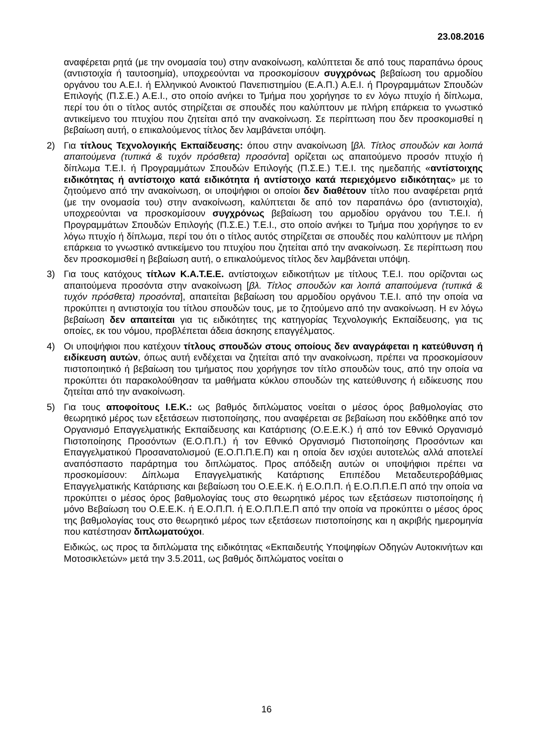23.08.2016
αναφέρεται ρητά (με την ονομασία του) στην ανακοίνωση, καλύπτεται δε από τους παραπάνω όρους (αντιστοιχία ή ταυτοσημία), υποχρεούνται να προσκομίσουν συγχρόνως βεβαίωση του αρμοδίου οργάνου του Α.Ε.Ι. ή Ελληνικού Ανοικτού Πανεπιστημίου (Ε.Α.Π.) Α.Ε.Ι. ή Προγραμμάτων Σπουδών Επιλογής (Π.Σ.Ε.) Α.Ε.Ι., στο οποίο ανήκει το Τμήμα που χορήγησε το εν λόγω πτυχίο ή δίπλωμα, περί του ότι ο τίτλος αυτός στηρίζεται σε σπουδές που καλύπτουν με πλήρη επάρκεια το γνωστικό αντικείμενο του πτυχίου που ζητείται από την ανακοίνωση. Σε περίπτωση που δεν προσκομισθεί η βεβαίωση αυτή, ο επικαλούμενος τίτλος δεν λαμβάνεται υπόψη.
2) Για τίτλους Τεχνολογικής Εκπαίδευσης: όπου στην ανακοίνωση [βλ. Τίτλος σπουδών και λοιπά απαιτούμενα (τυπικά & τυχόν πρόσθετα) προσόντα] ορίζεται ως απαιτούμενο προσόν πτυχίο ή δίπλωμα Τ.Ε.Ι. ή Προγραμμάτων Σπουδών Επιλογής (Π.Σ.Ε.) Τ.Ε.Ι. της ημεδαπής «αντίστοιχης ειδικότητας ή αντίστοιχο κατά ειδικότητα ή αντίστοιχο κατά περιεχόμενο ειδικότητας» με το ζητούμενο από την ανακοίνωση, οι υποψήφιοι οι οποίοι δεν διαθέτουν τίτλο που αναφέρεται ρητά (με την ονομασία του) στην ανακοίνωση, καλύπτεται δε από τον παραπάνω όρο (αντιστοιχία), υποχρεούνται να προσκομίσουν συγχρόνως βεβαίωση του αρμοδίου οργάνου του Τ.Ε.Ι. ή Προγραμμάτων Σπουδών Επιλογής (Π.Σ.Ε.) Τ.Ε.Ι., στο οποίο ανήκει το Τμήμα που χορήγησε το εν λόγω πτυχίο ή δίπλωμα, περί του ότι ο τίτλος αυτός στηρίζεται σε σπουδές που καλύπτουν με πλήρη επάρκεια το γνωστικό αντικείμενο του πτυχίου που ζητείται από την ανακοίνωση. Σε περίπτωση που δεν προσκομισθεί η βεβαίωση αυτή, ο επικαλούμενος τίτλος δεν λαμβάνεται υπόψη.
3) Για τους κατόχους τίτλων Κ.Α.Τ.Ε.Ε. αντίστοιχων ειδικοτήτων με τίτλους Τ.Ε.Ι. που ορίζονται ως απαιτούμενα προσόντα στην ανακοίνωση [βλ. Τίτλος σπουδών και λοιπά απαιτούμενα (τυπικά & τυχόν πρόσθετα) προσόντα], απαιτείται βεβαίωση του αρμοδίου οργάνου Τ.Ε.Ι. από την οποία να προκύπτει η αντιστοιχία του τίτλου σπουδών τους, με το ζητούμενο από την ανακοίνωση. Η εν λόγω βεβαίωση δεν απαιτείται για τις ειδικότητες της κατηγορίας Τεχνολογικής Εκπαίδευσης, για τις οποίες, εκ του νόμου, προβλέπεται άδεια άσκησης επαγγέλματος.
4) Οι υποψήφιοι που κατέχουν τίτλους σπουδών στους οποίους δεν αναγράφεται η κατεύθυνση ή ειδίκευση αυτών, όπως αυτή ενδέχεται να ζητείται από την ανακοίνωση, πρέπει να προσκομίσουν πιστοποιητικό ή βεβαίωση του τμήματος που χορήγησε τον τίτλο σπουδών τους, από την οποία να προκύπτει ότι παρακολούθησαν τα μαθήματα κύκλου σπουδών της κατεύθυνσης ή ειδίκευσης που ζητείται από την ανακοίνωση.
5) Για τους αποφοίτους Ι.Ε.Κ.: ως βαθμός διπλώματος νοείται ο μέσος όρος βαθμολογίας στο θεωρητικό μέρος των εξετάσεων πιστοποίησης, που αναφέρεται σε βεβαίωση που εκδόθηκε από τον Οργανισμό Επαγγελματικής Εκπαίδευσης και Κατάρτισης (Ο.Ε.Ε.Κ.) ή από τον Εθνικό Οργανισμό Πιστοποίησης Προσόντων (Ε.Ο.Π.Π.) ή τον Εθνικό Οργανισμό Πιστοποίησης Προσόντων και Επαγγελματικού Προσανατολισμού (Ε.Ο.Π.Π.Ε.Π) και η οποία δεν ισχύει αυτοτελώς αλλά αποτελεί αναπόσπαστο παράρτημα του διπλώματος. Προς απόδειξη αυτών οι υποψήφιοι πρέπει να προσκομίσουν: Δίπλωμα Επαγγελματικής Κατάρτισης Επιπέδου Μεταδευτεροβάθμιας Επαγγελματικής Κατάρτισης και βεβαίωση του Ο.Ε.Ε.Κ. ή Ε.Ο.Π.Π. ή Ε.Ο.Π.Π.Ε.Π από την οποία να προκύπτει ο μέσος όρος βαθμολογίας τους στο θεωρητικό μέρος των εξετάσεων πιστοποίησης ή μόνο Βεβαίωση του Ο.Ε.Ε.Κ. ή Ε.Ο.Π.Π. ή Ε.Ο.Π.Π.Ε.Π από την οποία να προκύπτει ο μέσος όρος της βαθμολογίας τους στο θεωρητικό μέρος των εξετάσεων πιστοποίησης και η ακριβής ημερομηνία που κατέστησαν διπλωματούχοι.
Ειδικώς, ως προς τα διπλώματα της ειδικότητας «Εκπαιδευτής Υποψηφίων Οδηγών Αυτοκινήτων και Μοτοσικλετών» μετά την 3.5.2011, ως βαθμός διπλώματος νοείται ο
16